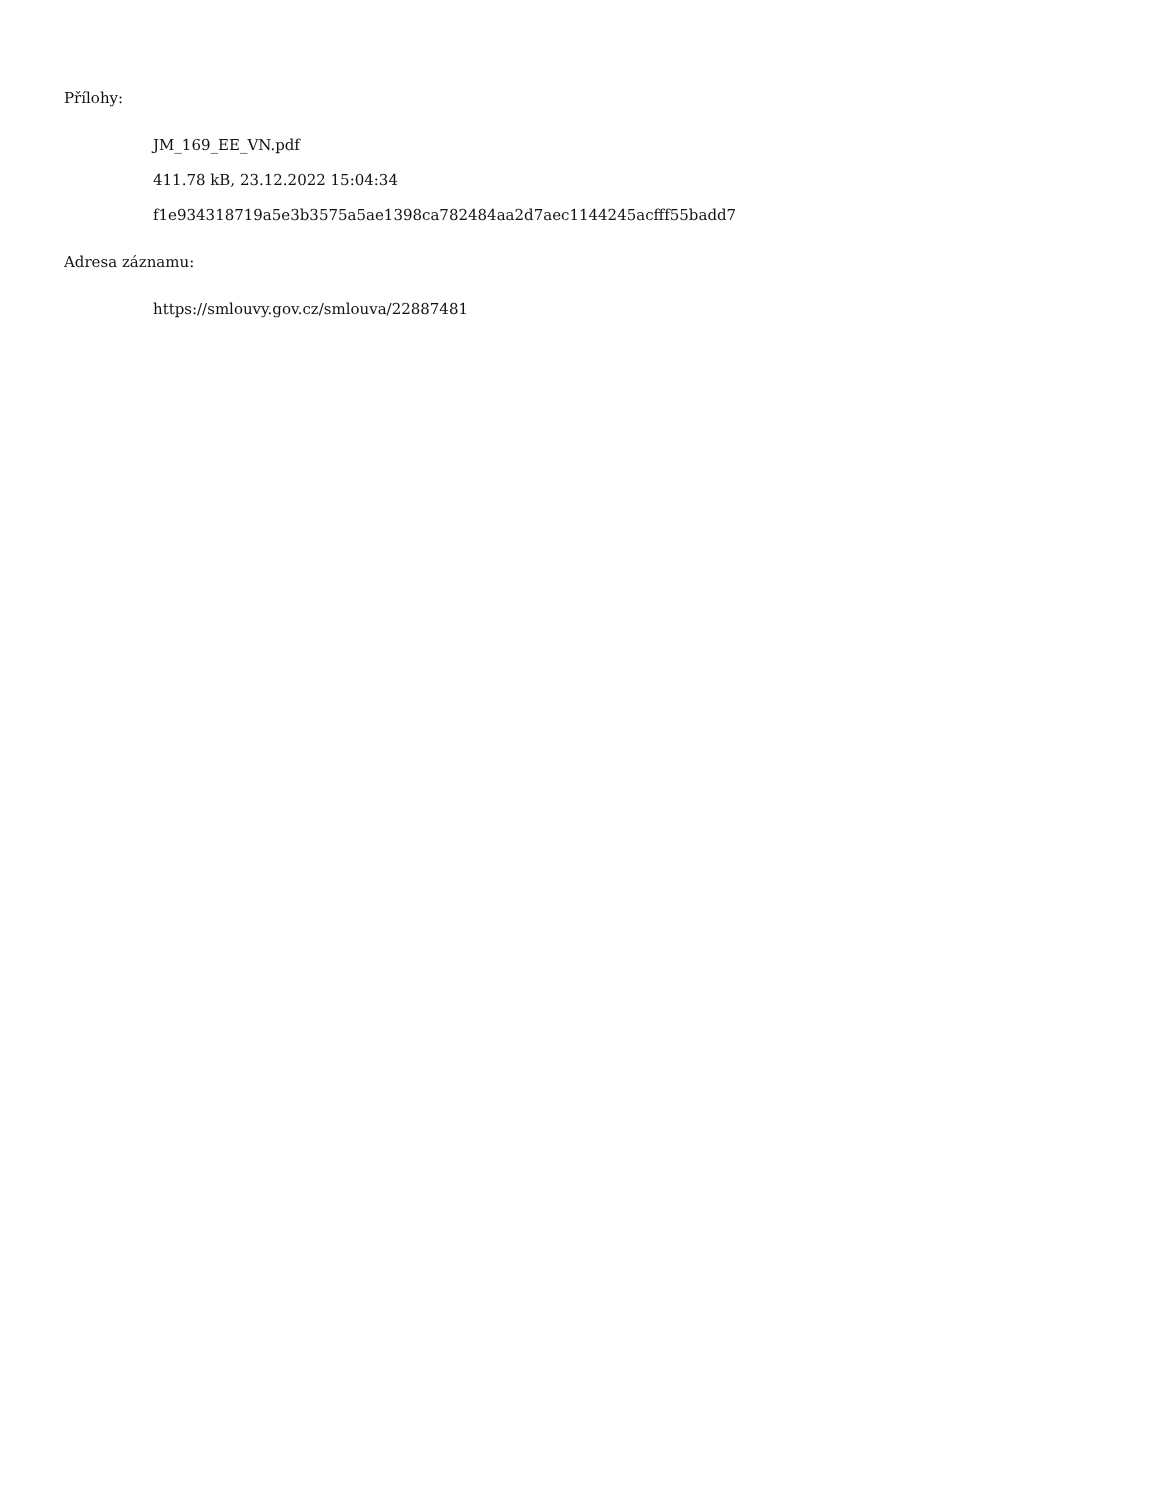Přílohy:
JM_169_EE_VN.pdf
411.78 kB, 23.12.2022 15:04:34
f1e934318719a5e3b3575a5ae1398ca782484aa2d7aec1144245acfff55badd7
Adresa záznamu:
https://smlouvy.gov.cz/smlouva/22887481